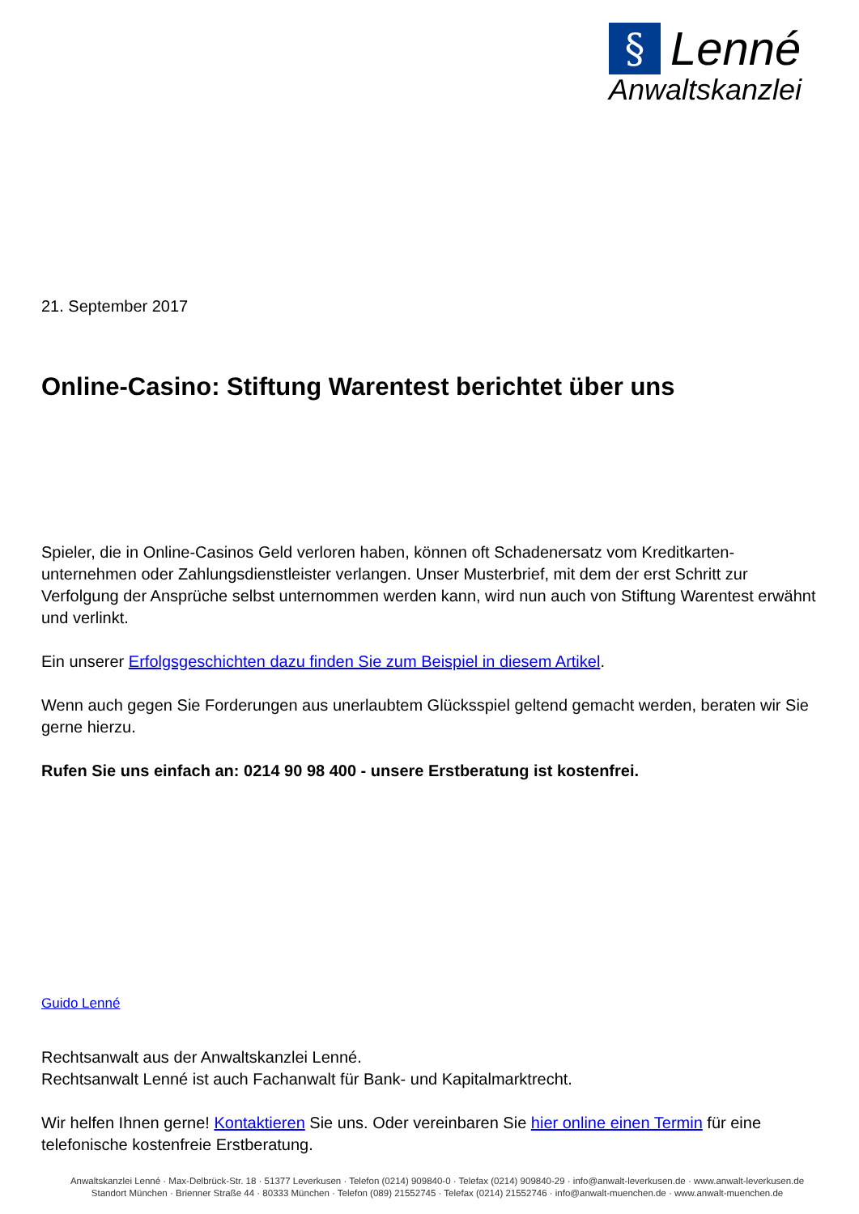§ Lenné
Anwaltskanzlei
21. September 2017
Online-Casino: Stiftung Warentest berichtet über uns
Spieler, die in Online-Casinos Geld verloren haben, können oft Schadenersatz vom Kreditkarten-unternehmen oder Zahlungsdienstleister verlangen. Unser Musterbrief, mit dem der erst Schritt zur Verfolgung der Ansprüche selbst unternommen werden kann, wird nun auch von Stiftung Warentest erwähnt und verlinkt.
Ein unserer Erfolgsgeschichten dazu finden Sie zum Beispiel in diesem Artikel.
Wenn auch gegen Sie Forderungen aus unerlaubtem Glücksspiel geltend gemacht werden, beraten wir Sie gerne hierzu.
Rufen Sie uns einfach an: 0214 90 98 400 - unsere Erstberatung ist kostenfrei.
Guido Lenné
Rechtsanwalt aus der Anwaltskanzlei Lenné.
Rechtsanwalt Lenné ist auch Fachanwalt für Bank- und Kapitalmarktrecht.
Wir helfen Ihnen gerne! Kontaktieren Sie uns. Oder vereinbaren Sie hier online einen Termin für eine telefonische kostenfreie Erstberatung.
Anwaltskanzlei Lenné · Max-Delbrück-Str. 18 · 51377 Leverkusen · Telefon (0214) 909840-0 · Telefax (0214) 909840-29 · info@anwalt-leverkusen.de · www.anwalt-leverkusen.de
Standort München · Brienner Straße 44 · 80333 München · Telefon (089) 21552745 · Telefax (0214) 21552746 · info@anwalt-muenchen.de · www.anwalt-muenchen.de